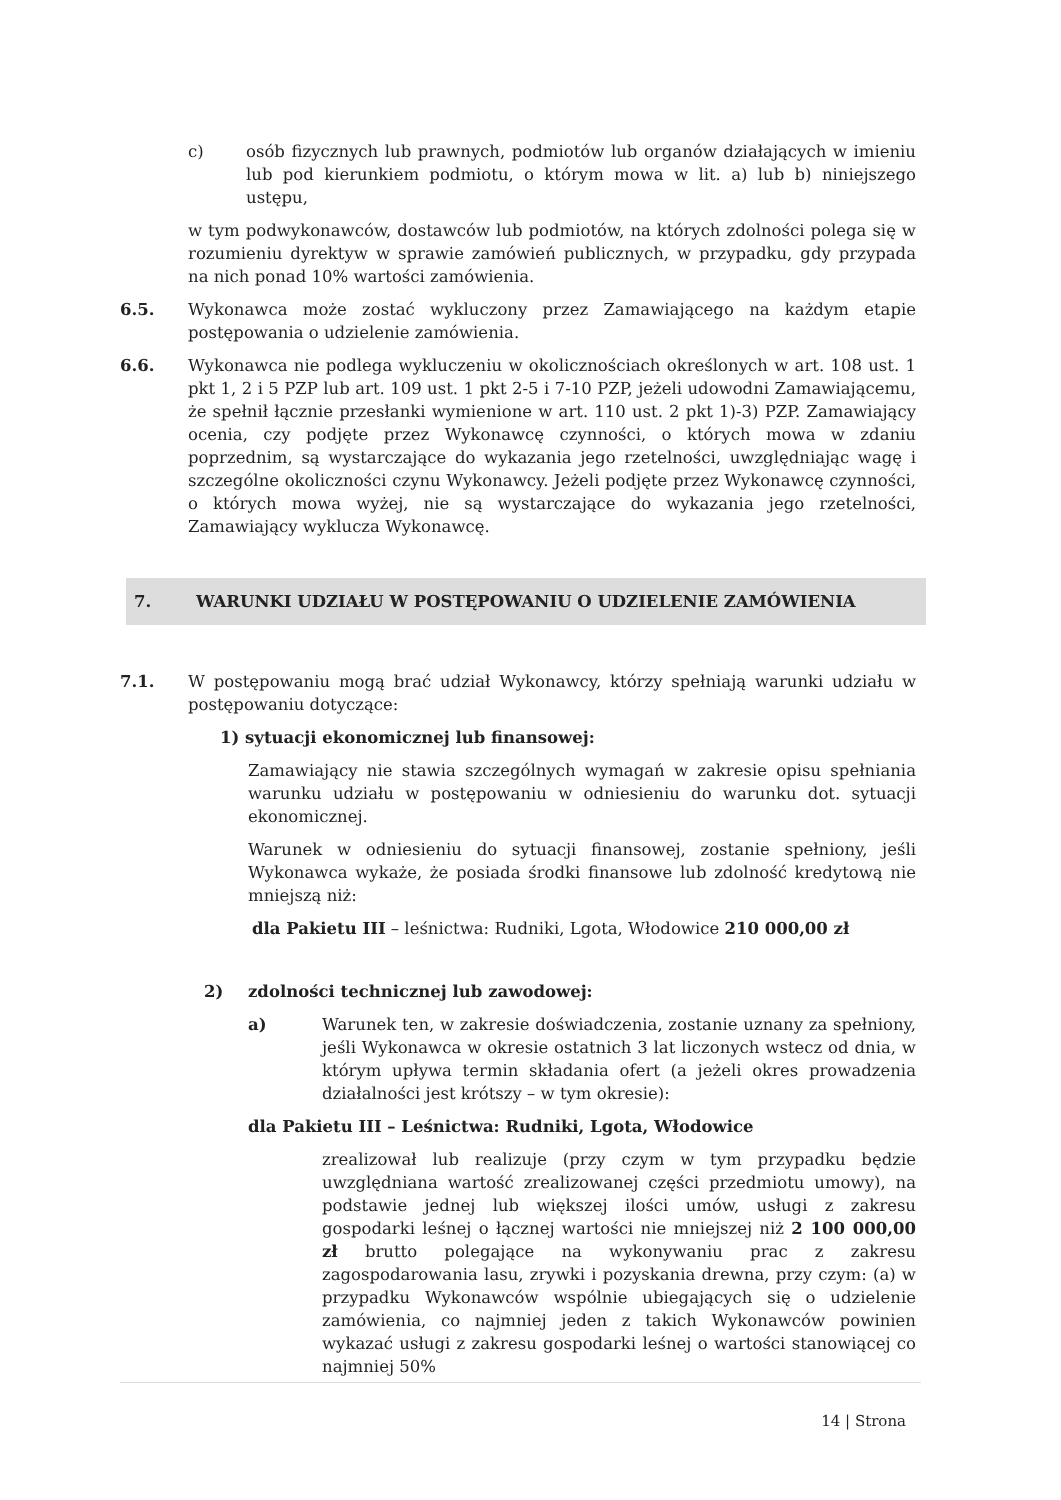c) osób fizycznych lub prawnych, podmiotów lub organów działających w imieniu lub pod kierunkiem podmiotu, o którym mowa w lit. a) lub b) niniejszego ustępu,
w tym podwykonawców, dostawców lub podmiotów, na których zdolności polega się w rozumieniu dyrektyw w sprawie zamówień publicznych, w przypadku, gdy przypada na nich ponad 10% wartości zamówienia.
6.5. Wykonawca może zostać wykluczony przez Zamawiającego na każdym etapie postępowania o udzielenie zamówienia.
6.6. Wykonawca nie podlega wykluczeniu w okolicznościach określonych w art. 108 ust. 1 pkt 1, 2 i 5 PZP lub art. 109 ust. 1 pkt 2-5 i 7-10 PZP, jeżeli udowodni Zamawiającemu, że spełnił łącznie przesłanki wymienione w art. 110 ust. 2 pkt 1)-3) PZP. Zamawiający ocenia, czy podjęte przez Wykonawcę czynności, o których mowa w zdaniu poprzednim, są wystarczające do wykazania jego rzetelności, uwzględniając wagę i szczególne okoliczności czynu Wykonawcy. Jeżeli podjęte przez Wykonawcę czynności, o których mowa wyżej, nie są wystarczające do wykazania jego rzetelności, Zamawiający wyklucza Wykonawcę.
7. WARUNKI UDZIAŁU W POSTĘPOWANIU O UDZIELENIE ZAMÓWIENIA
7.1. W postępowaniu mogą brać udział Wykonawcy, którzy spełniają warunki udziału w postępowaniu dotyczące:
1) sytuacji ekonomicznej lub finansowej:
Zamawiający nie stawia szczególnych wymagań w zakresie opisu spełniania warunku udziału w postępowaniu w odniesieniu do warunku dot. sytuacji ekonomicznej.
Warunek w odniesieniu do sytuacji finansowej, zostanie spełniony, jeśli Wykonawca wykaże, że posiada środki finansowe lub zdolność kredytową nie mniejszą niż:
dla Pakietu III – leśnictwa: Rudniki, Lgota, Włodowice 210 000,00 zł
2) zdolności technicznej lub zawodowej:
a) Warunek ten, w zakresie doświadczenia, zostanie uznany za spełniony, jeśli Wykonawca w okresie ostatnich 3 lat liczonych wstecz od dnia, w którym upływa termin składania ofert (a jeżeli okres prowadzenia działalności jest krótszy – w tym okresie):
dla Pakietu III – Leśnictwa: Rudniki, Lgota, Włodowice
zrealizował lub realizuje (przy czym w tym przypadku będzie uwzględniana wartość zrealizowanej części przedmiotu umowy), na podstawie jednej lub większej ilości umów, usługi z zakresu gospodarki leśnej o łącznej wartości nie mniejszej niż 2 100 000,00 zł brutto polegające na wykonywaniu prac z zakresu zagospodarowania lasu, zrywki i pozyskania drewna, przy czym: (a) w przypadku Wykonawców wspólnie ubiegających się o udzielenie zamówienia, co najmniej jeden z takich Wykonawców powinien wykazać usługi z zakresu gospodarki leśnej o wartości stanowiącej co najmniej 50%
14 | Strona